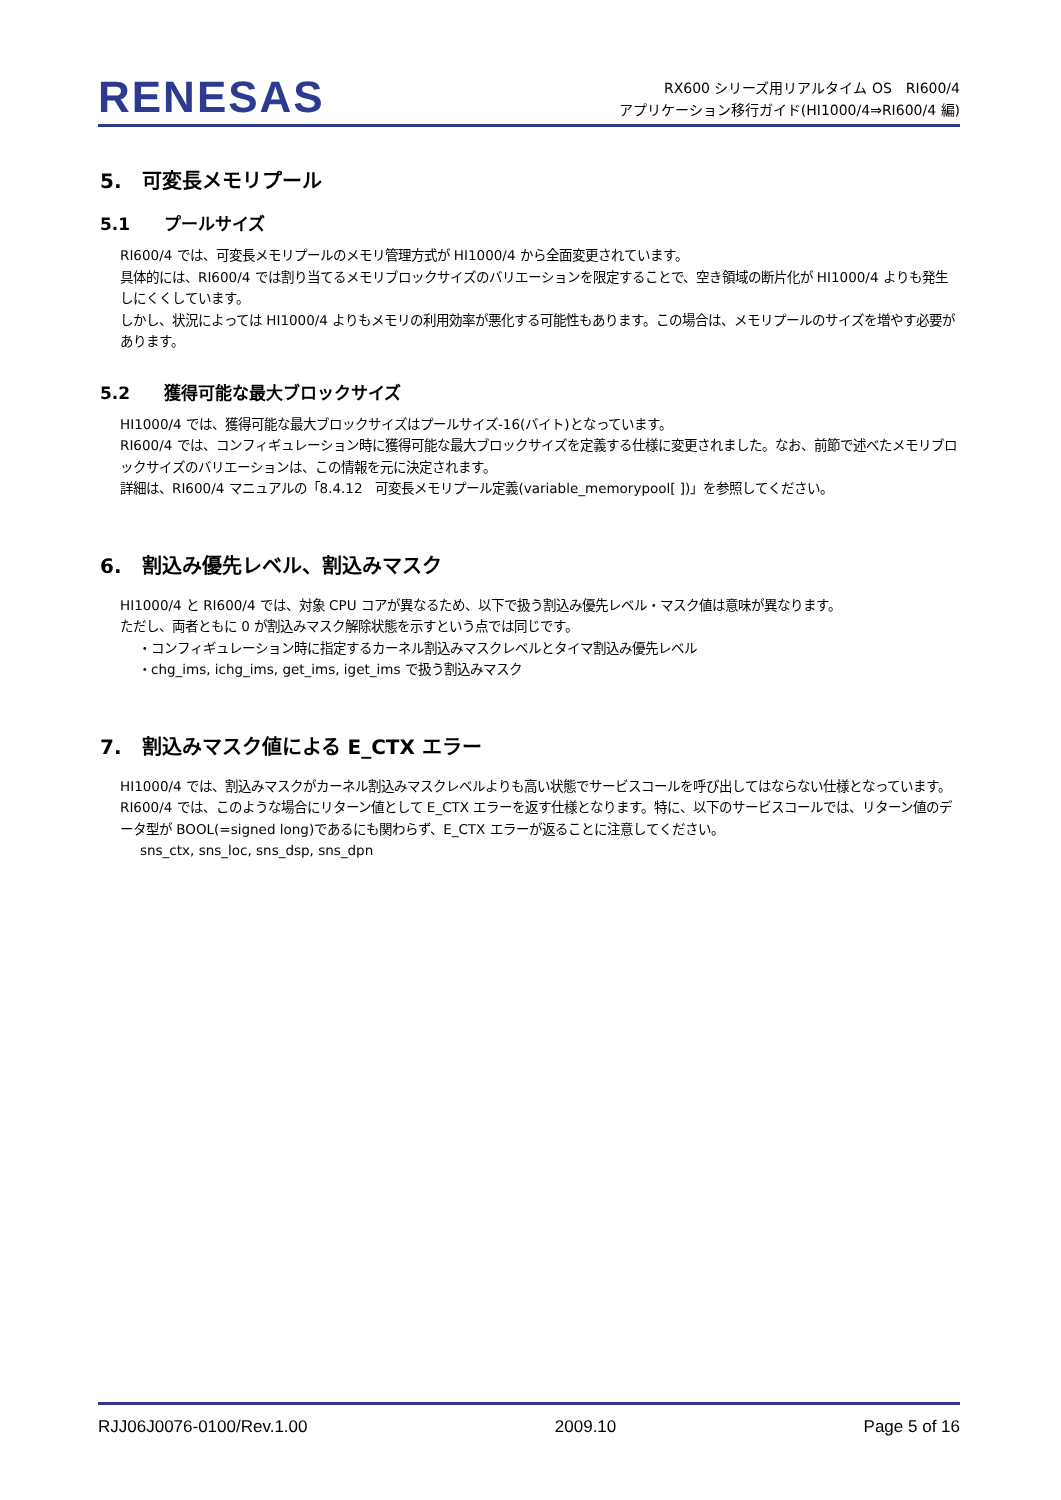RENESAS
RX600 シリーズ用リアルタイム OS　RI600/4
アプリケーション移行ガイド(HI1000/4⇒RI600/4 編)
5.　可変長メモリプール
5.1　　プールサイズ
RI600/4 では、可変長メモリプールのメモリ管理方式が HI1000/4 から全面変更されています。
具体的には、RI600/4 では割り当てるメモリブロックサイズのバリエーションを限定することで、空き領域の断片化が HI1000/4 よりも発生しにくくしています。
しかし、状況によっては HI1000/4 よりもメモリの利用効率が悪化する可能性もあります。この場合は、メモリプールのサイズを増やす必要があります。
5.2　　獲得可能な最大ブロックサイズ
HI1000/4 では、獲得可能な最大ブロックサイズはプールサイズ-16(バイト)となっています。
RI600/4 では、コンフィギュレーション時に獲得可能な最大ブロックサイズを定義する仕様に変更されました。なお、前節で述べたメモリブロックサイズのバリエーションは、この情報を元に決定されます。
詳細は、RI600/4 マニュアルの「8.4.12　可変長メモリプール定義(variable_memorypool[ ])」を参照してください。
6.　割込み優先レベル、割込みマスク
HI1000/4 と RI600/4 では、対象 CPU コアが異なるため、以下で扱う割込み優先レベル・マスク値は意味が異なります。
ただし、両者ともに 0 が割込みマスク解除状態を示すという点では同じです。
・コンフィギュレーション時に指定するカーネル割込みマスクレベルとタイマ割込み優先レベル
・chg_ims, ichg_ims, get_ims, iget_ims で扱う割込みマスク
7.　割込みマスク値による E_CTX エラー
HI1000/4 では、割込みマスクがカーネル割込みマスクレベルよりも高い状態でサービスコールを呼び出してはならない仕様となっています。
RI600/4 では、このような場合にリターン値として E_CTX エラーを返す仕様となります。特に、以下のサービスコールでは、リターン値のデータ型が BOOL(=signed long)であるにも関わらず、E_CTX エラーが返ることに注意してください。
sns_ctx, sns_loc, sns_dsp, sns_dpn
RJJ06J0076-0100/Rev.1.00 2009.10 Page 5 of 16